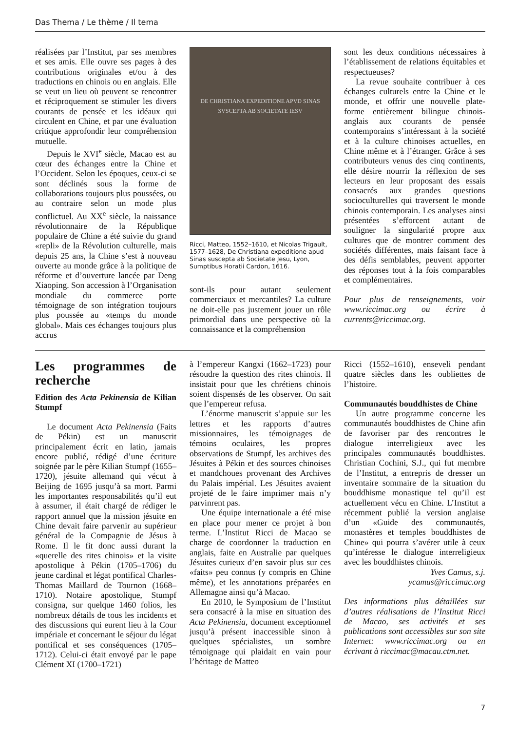Das Thema / Le thème / Il tema
réalisées par l’Institut, par ses membres et ses amis. Elle ouvre ses pages à des contributions originales et/ou à des traductions en chinois ou en anglais. Elle se veut un lieu où peuvent se rencontrer et réciproquement se stimuler les divers courants de pensée et les idéaux qui circulent en Chine, et par une évaluation critique approfondir leur compréhension mutuelle.
Depuis le XVI<sup>e</sup> siècle, Macao est au cœur des échanges entre la Chine et l’Occident. Selon les époques, ceux-ci se sont déclinés sous la forme de collaborations toujours plus poussées, ou au contraire selon un mode plus conflictuel. Au XX<sup>e</sup> siècle, la naissance révolutionnaire de la République populaire de Chine a été suivie du grand «repli» de la Révolution culturelle, mais depuis 25 ans, la Chine s’est à nouveau ouverte au monde grâce à la politique de réforme et d’ouverture lancée par Deng Xiaoping. Son accession à l’Organisation mondiale du commerce porte témoignage de son intégration toujours plus poussée au «temps du monde global». Mais ces échanges toujours plus accrus
DE CHRISTIANA EXPEDITIONE APVD SINAS SVSCEPTA AB SOCIETATE IESV
Ricci, Matteo, 1552–1610, et Nicolas Trigault, 1577–1628, De Christiana expeditione apud Sinas suscepta ab Societate Jesu, Lyon, Sumptibus Horatii Cardon, 1616.
sont-ils pour autant seulement commerciaux et mercantiles? La culture ne doit-elle pas justement jouer un rôle primordial dans une perspective où la connaissance et la compréhension
sont les deux conditions nécessaires à l’établissement de relations équitables et respectueuses?
La revue souhaite contribuer à ces échanges culturels entre la Chine et le monde, et offrir une nouvelle plate-forme entièrement bilingue chinois-anglais aux courants de pensée contemporains s’intéressant à la société et à la culture chinoises actuelles, en Chine même et à l’étranger. Grâce à ses contributeurs venus des cinq continents, elle désire nourrir la réflexion de ses lecteurs en leur proposant des essais consacrés aux grandes questions socioculturelles qui traversent le monde chinois contemporain. Les analyses ainsi présentées s’efforcent autant de souligner la singularité propre aux cultures que de montrer comment des sociétés différentes, mais faisant face à des défis semblables, peuvent apporter des réponses tout à la fois comparables et complémentaires.
Pour plus de renseignements, voir www.riccimac.org ou écrire à currents@riccimac.org.
Les programmes de recherche
Edition des Acta Pekinensia de Kilian Stumpf
Le document Acta Pekinensia (Faits de Pékin) est un manuscrit principalement écrit en latin, jamais encore publié, rédigé d’une écriture soignée par le père Kilian Stumpf (1655–1720), jésuite allemand qui vécut à Beijing de 1695 jusqu’à sa mort. Parmi les importantes responsabilités qu’il eut à assumer, il était chargé de rédiger le rapport annuel que la mission jésuite en Chine devait faire parvenir au supérieur général de la Compagnie de Jésus à Rome. Il le fit donc aussi durant la «querelle des rites chinois» et la visite apostolique à Pékin (1705–1706) du jeune cardinal et légat pontifical Charles-Thomas Maillard de Tournon (1668–1710). Notaire apostolique, Stumpf consigna, sur quelque 1460 folios, les nombreux détails de tous les incidents et des discussions qui eurent lieu à la Cour impériale et concernant le séjour du légat pontifical et ses conséquences (1705–1712). Celui-ci était envoyé par le pape Clément XI (1700–1721)
à l’empereur Kangxi (1662–1723) pour résoudre la question des rites chinois. Il insistait pour que les chrétiens chinois soient dispensés de les observer. On sait que l’empereur refusa.
L’énorme manuscrit s’appuie sur les lettres et les rapports d’autres missionnaires, les témoignages de témoins oculaires, les propres observations de Stumpf, les archives des Jésuites à Pékin et des sources chinoises et mandchoues provenant des Archives du Palais impérial. Les Jésuites avaient projeté de le faire imprimer mais n’y parvinrent pas.
Une équipe internationale a été mise en place pour mener ce projet à bon terme. L’Institut Ricci de Macao se charge de coordonner la traduction en anglais, faite en Australie par quelques Jésuites curieux d’en savoir plus sur ces «faits» peu connus (y compris en Chine même), et les annotations préparées en Allemagne ainsi qu’à Macao.
En 2010, le Symposium de l’Institut sera consacré à la mise en situation des Acta Pekinensia, document exceptionnel jusqu’à présent inaccessible sinon à quelques spécialistes, un sombre témoignage qui plaidait en vain pour l’héritage de Matteo
Ricci (1552–1610), enseveli pendant quatre siècles dans les oubliettes de l’histoire.
Communautés bouddhistes de Chine
Un autre programme concerne les communautés bouddhistes de Chine afin de favoriser par des rencontres le dialogue interreligieux avec les principales communautés bouddhistes. Christian Cochini, S.J., qui fut membre de l’Institut, a entrepris de dresser un inventaire sommaire de la situation du bouddhisme monastique tel qu’il est actuellement vécu en Chine. L’Institut a récemment publié la version anglaise d’un «Guide des communautés, monastères et temples bouddhistes de Chine» qui pourra s’avérer utile à ceux qu’intéresse le dialogue interreligieux avec les bouddhistes chinois.
Yves Camus, s.j.
ycamus@riccimac.org
Des informations plus détaillées sur d’autres réalisations de l’Institut Ricci de Macao, ses activités et ses publications sont accessibles sur son site Internet: www.riccimac.org ou en écrivant à riccimac@macau.ctm.net.
7